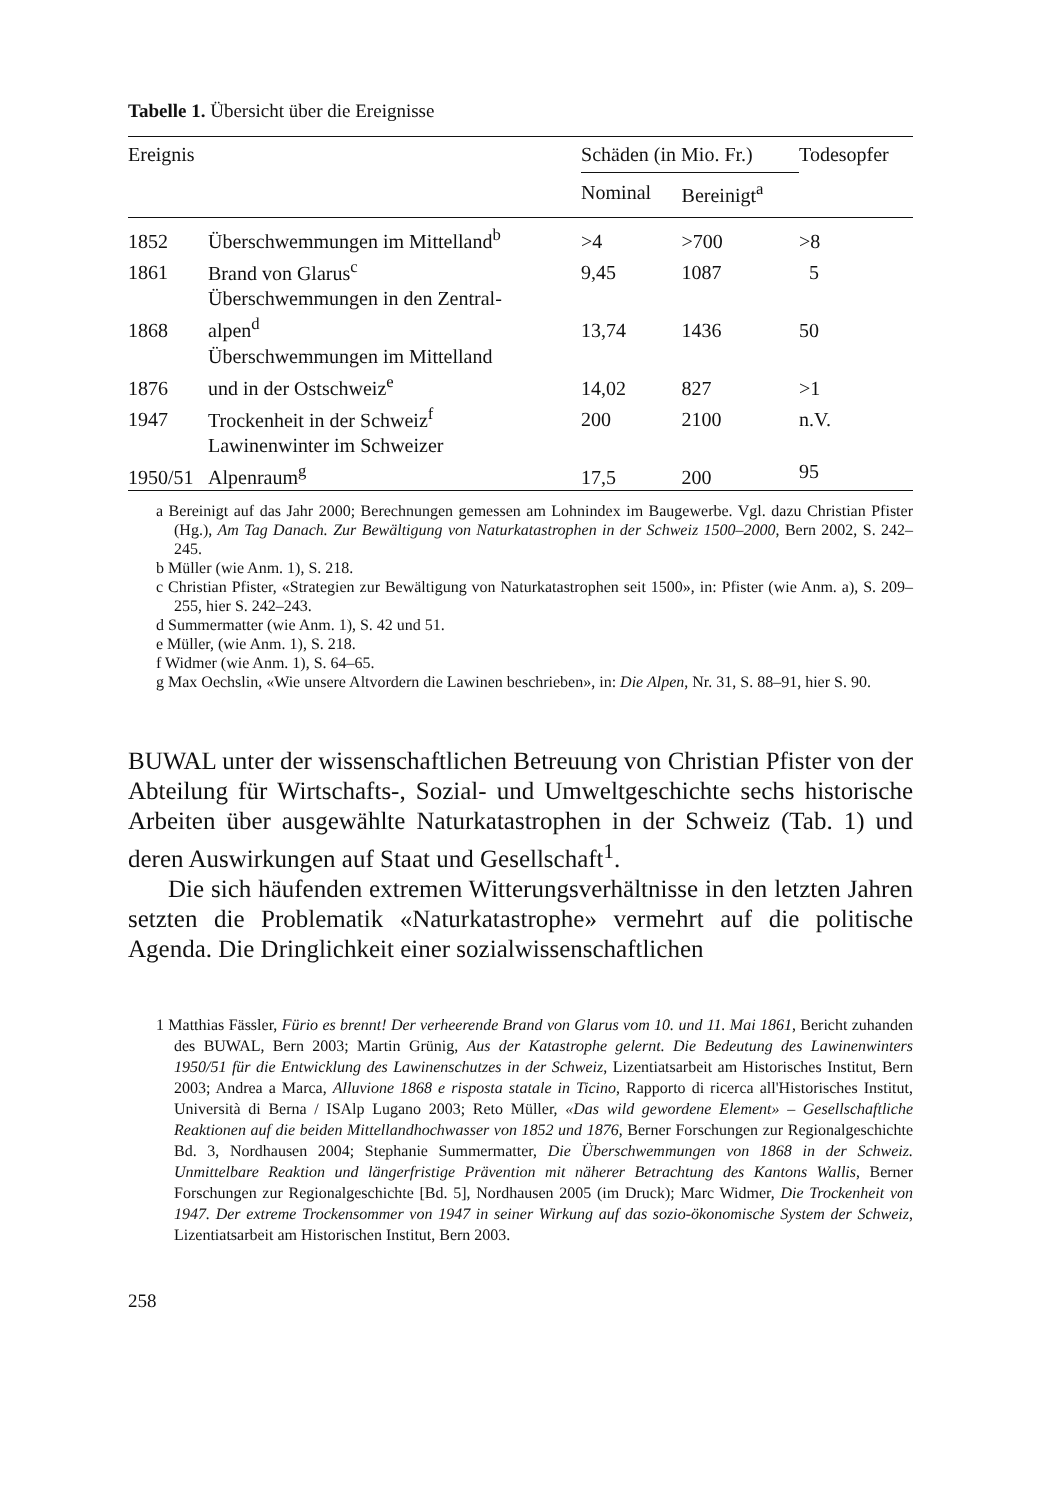Tabelle 1. Übersicht über die Ereignisse
| Ereignis | | Schäden (in Mio. Fr.) | | Todesopfer |
| --- | --- | --- | --- | --- |
| | | Nominal | Bereinigt<sup>a</sup> | |
| 1852 | Überschwemmungen im Mittelland<sup>b</sup> | >4 | >700 | >8 |
| 1861 | Brand von Glarus<sup>c</sup> | 9,45 | 1087 | 5 |
| 1868 | Überschwemmungen in den Zentral- alpen<sup>d</sup> | 13,74 | 1436 | 50 |
| 1876 | Überschwemmungen im Mittelland und in der Ostschweiz<sup>e</sup> | 14,02 | 827 | >1 |
| 1947 | Trockenheit in der Schweiz<sup>f</sup> | 200 | 2100 | n.V. |
| 1950/51 | Lawinenwinter im Schweizer Alpenraum<sup>g</sup> | 17,5 | 200 | 95 |
a Bereinigt auf das Jahr 2000; Berechnungen gemessen am Lohnindex im Baugewerbe. Vgl. dazu Christian Pfister (Hg.), Am Tag Danach. Zur Bewältigung von Naturkatastrophen in der Schweiz 1500–2000, Bern 2002, S. 242–245.
b Müller (wie Anm. 1), S. 218.
c Christian Pfister, «Strategien zur Bewältigung von Naturkatastrophen seit 1500», in: Pfister (wie Anm. a), S. 209–255, hier S. 242–243.
d Summermatter (wie Anm. 1), S. 42 und 51.
e Müller, (wie Anm. 1), S. 218.
f Widmer (wie Anm. 1), S. 64–65.
g Max Oechslin, «Wie unsere Altvordern die Lawinen beschrieben», in: Die Alpen, Nr. 31, S. 88–91, hier S. 90.
BUWAL unter der wissenschaftlichen Betreuung von Christian Pfister von der Abteilung für Wirtschafts-, Sozial- und Umweltgeschichte sechs historische Arbeiten über ausgewählte Naturkatastrophen in der Schweiz (Tab. 1) und deren Auswirkungen auf Staat und Gesellschaft<sup>1</sup>.
Die sich häufenden extremen Witterungsverhältnisse in den letzten Jahren setzten die Problematik «Naturkatastrophe» vermehrt auf die politische Agenda. Die Dringlichkeit einer sozialwissenschaftlichen
1 Matthias Fässler, Fürio es brennt! Der verheerende Brand von Glarus vom 10. und 11. Mai 1861, Bericht zuhanden des BUWAL, Bern 2003; Martin Grünig, Aus der Katastrophe gelernt. Die Bedeutung des Lawinenwinters 1950/51 für die Entwicklung des Lawinenschutzes in der Schweiz, Lizentiatsarbeit am Historisches Institut, Bern 2003; Andrea a Marca, Alluvione 1868 e risposta statale in Ticino, Rapporto di ricerca all'Historisches Institut, Università di Berna / ISAlp Lugano 2003; Reto Müller, «Das wild gewordene Element» – Gesellschaftliche Reaktionen auf die beiden Mittellandhochwasser von 1852 und 1876, Berner Forschungen zur Regionalgeschichte Bd. 3, Nordhausen 2004; Stephanie Summermatter, Die Überschwemmungen von 1868 in der Schweiz. Unmittelbare Reaktion und längerfristige Prävention mit näherer Betrachtung des Kantons Wallis, Berner Forschungen zur Regionalgeschichte [Bd. 5], Nordhausen 2005 (im Druck); Marc Widmer, Die Trockenheit von 1947. Der extreme Trockensommer von 1947 in seiner Wirkung auf das sozio-ökonomische System der Schweiz, Lizentiatsarbeit am Historischen Institut, Bern 2003.
258